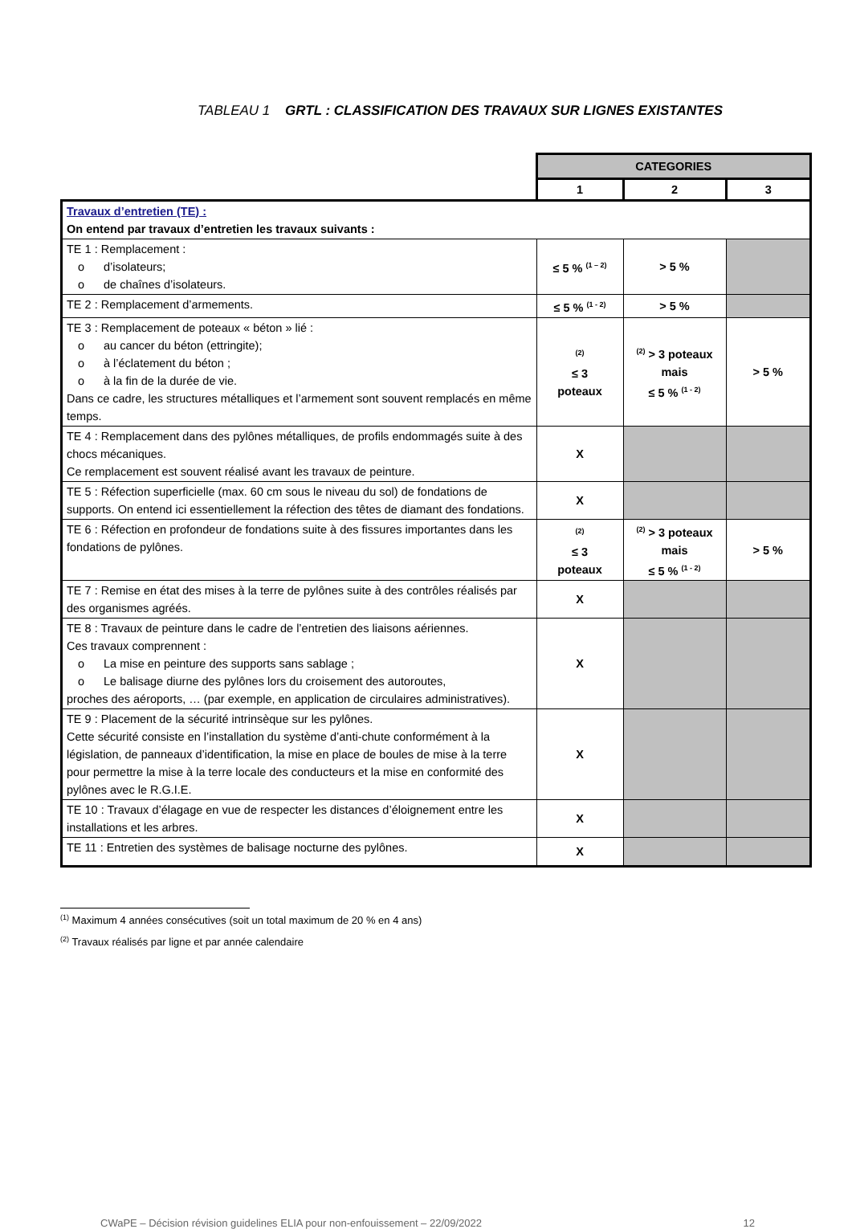TABLEAU 1 GRTL : CLASSIFICATION DES TRAVAUX SUR LIGNES EXISTANTES
| | CATEGORIES | | |
| | 1 | 2 | 3 |
| Travaux d’entretien (TE) : On entend par travaux d’entretien les travaux suivants : | | | |
| TE 1 : Remplacement : o d’isolateurs; o de chaînes d’isolateurs. | ≤ 5 % <sup>(1 – 2)</sup> | > 5 % | |
| TE 2 : Remplacement d’armements. | ≤ 5 % <sup>(1 - 2)</sup> | > 5 % | |
| TE 3 : Remplacement de poteaux « béton » lié : o au cancer du béton (ettringite); o à l’éclatement du béton ; o à la fin de la durée de vie. Dans ce cadre, les structures métalliques et l’armement sont souvent remplacés en même temps. | <sup>(2)</sup> ≤ 3 poteaux | <sup>(2)</sup> > 3 poteaux mais ≤ 5 % <sup>(1 - 2)</sup> | > 5 % |
| TE 4 : Remplacement dans des pylônes métalliques, de profils endommagés suite à des chocs mécaniques. Ce remplacement est souvent réalisé avant les travaux de peinture. | X | | |
| TE 5 : Réfection superficielle (max. 60 cm sous le niveau du sol) de fondations de supports. On entend ici essentiellement la réfection des têtes de diamant des fondations. | X | | |
| TE 6 : Réfection en profondeur de fondations suite à des fissures importantes dans les fondations de pylônes. | <sup>(2)</sup> ≤ 3 poteaux | <sup>(2)</sup> > 3 poteaux mais ≤ 5 % <sup>(1 - 2)</sup> | > 5 % |
| TE 7 : Remise en état des mises à la terre de pylônes suite à des contrôles réalisés par des organismes agréés. | X | | |
| TE 8 : Travaux de peinture dans le cadre de l’entretien des liaisons aériennes. Ces travaux comprennent : o La mise en peinture des supports sans sablage ; o Le balisage diurne des pylônes lors du croisement des autoroutes, proches des aéroports, … (par exemple, en application de circulaires administratives). | X | | |
| TE 9 : Placement de la sécurité intrinsèque sur les pylônes. Cette sécurité consiste en l’installation du système d’anti-chute conformément à la législation, de panneaux d’identification, la mise en place de boules de mise à la terre pour permettre la mise à la terre locale des conducteurs et la mise en conformité des pylônes avec le R.G.I.E. | X | | |
| TE 10 : Travaux d’élagage en vue de respecter les distances d’éloignement entre les installations et les arbres. | X | | |
| TE 11 : Entretien des systèmes de balisage nocturne des pylônes. | X | | |
<sup>(1)</sup> Maximum 4 années consécutives (soit un total maximum de 20 % en 4 ans)
<sup>(2)</sup> Travaux réalisés par ligne et par année calendaire
CWaPE – Décision révision guidelines ELIA pour non-enfouissement – 22/09/2022 12